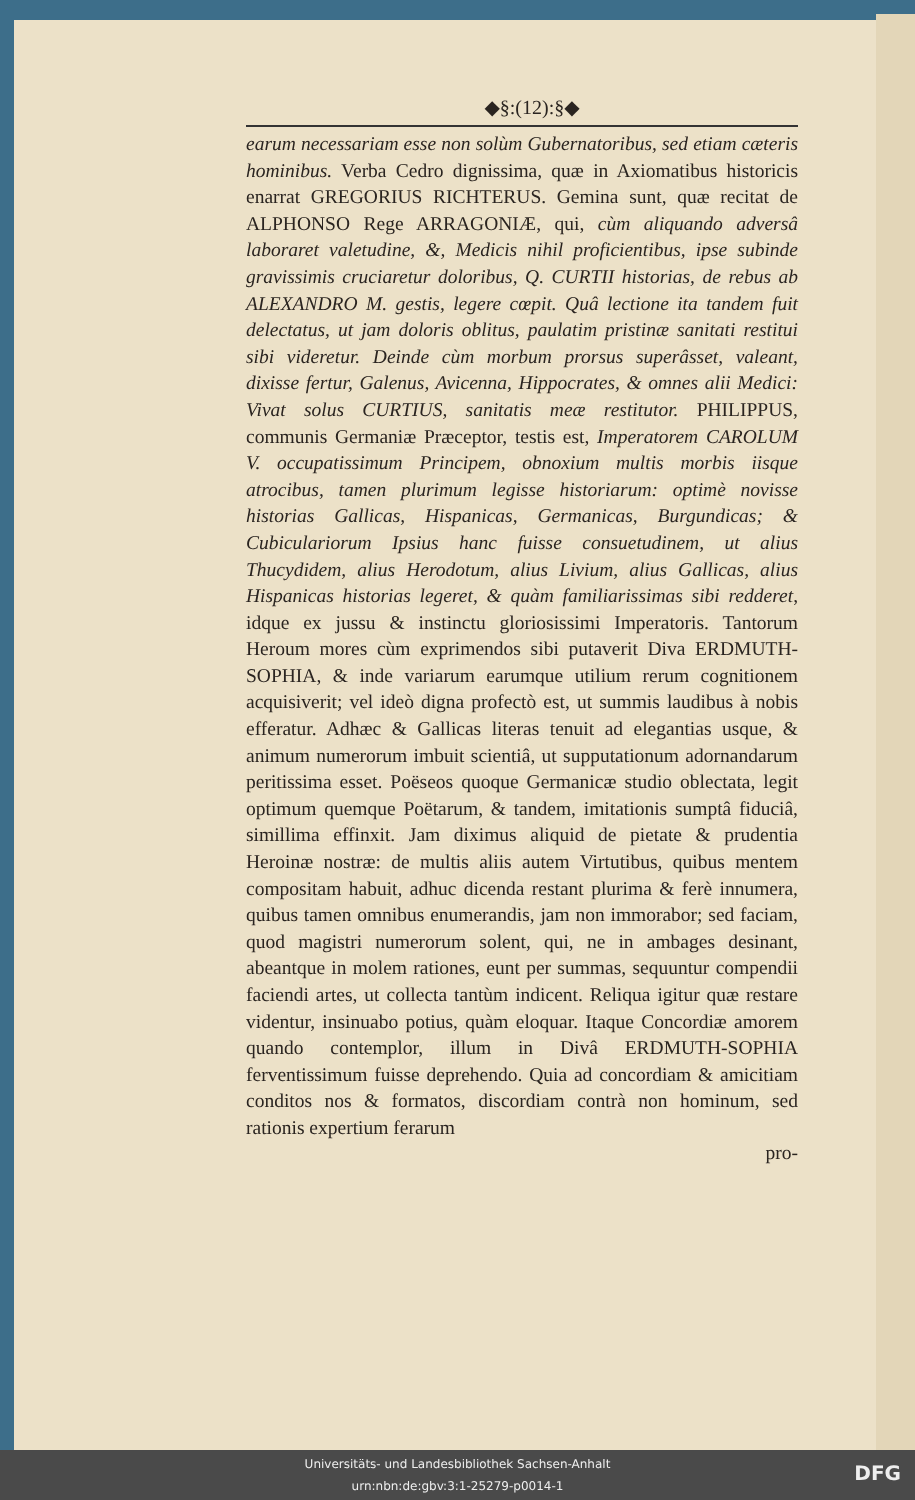◆§:(12):§◆
earum necessariam esse non solùm Gubernatoribus, sed etiam cæteris hominibus. Verba Cedro dignissima, quæ in Axiomatibus historicis enarrat GREGORIUS RICHTERUS. Gemina sunt, quæ recitat de ALPHONSO Rege ARRAGONIÆ, qui, cùm aliquando adversâ laboraret valetudine, &, Medicis nihil proficientibus, ipse subinde gravissimis cruciaretur doloribus, Q. CURTII historias, de rebus ab ALEXANDRO M. gestis, legere cœpit. Quâ lectione ita tandem fuit delectatus, ut jam doloris oblitus, paulatim pristinæ sanitati restitui sibi videretur. Deinde cùm morbum prorsus superâsset, valeant, dixisse fertur, Galenus, Avicenna, Hippocrates, & omnes alii Medici: Vivat solus CURTIUS, sanitatis meæ restitutor. PHILIPPUS, communis Germaniæ Præceptor, testis est, Imperatorem CAROLUM V. occupatissimum Principem, obnoxium multis morbis iisque atrocibus, tamen plurimum legisse historiarum: optimè novisse historias Gallicas, Hispanicas, Germanicas, Burgundicas; & Cubiculariorum Ipsius hanc fuisse consuetudinem, ut alius Thucydidem, alius Herodotum, alius Livium, alius Gallicas, alius Hispanicas historias legeret, & quàm familiarissimas sibi redderet, idque ex jussu & instinctu gloriosissimi Imperatoris. Tantorum Heroum mores cùm exprimendos sibi putaverit Diva ERDMUTH-SOPHIA, & inde variarum earumque utilium rerum cognitionem acquisiverit; vel ideò digna profectò est, ut summis laudibus à nobis efferatur. Adhæc & Gallicas literas tenuit ad elegantias usque, & animum numerorum imbuit scientiâ, ut supputationum adornandarum peritissima esset. Poëseos quoque Germanicæ studio oblectata, legit optimum quemque Poëtarum, & tandem, imitationis sumptâ fiduciâ, simillima effinxit. Jam diximus aliquid de pietate & prudentia Heroinæ nostræ: de multis aliis autem Virtutibus, quibus mentem compositam habuit, adhuc dicenda restant plurima & ferè innumera, quibus tamen omnibus enumerandis, jam non immorabor; sed faciam, quod magistri numerorum solent, qui, ne in ambages desinant, abeantque in molem rationes, eunt per summas, sequuntur compendii faciendi artes, ut collecta tantùm indicent. Reliqua igitur quæ restare videntur, insinuabo potius, quàm eloquar. Itaque Concordiæ amorem quando contemplor, illum in Divâ ERDMUTH-SOPHIA ferventissimum fuisse deprehendo. Quia ad concordiam & amicitiam conditos nos & formatos, discordiam contrà non hominum, sed rationis expertium ferarum
pro-
Universitäts- und Landesbibliothek Sachsen-Anhalt
urn:nbn:de:gbv:3:1-25279-p0014-1
DFG